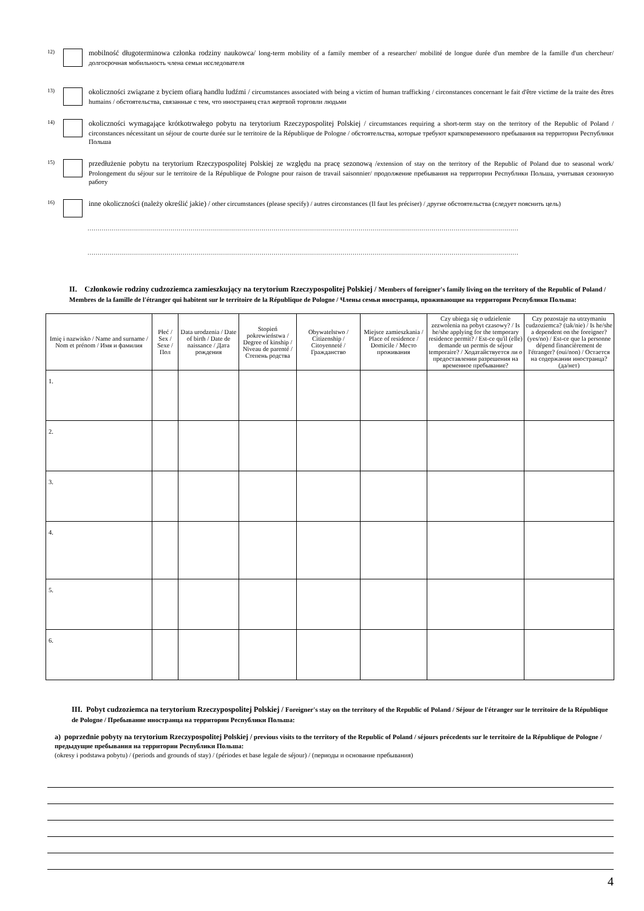12)
mobilność długoterminowa członka rodziny naukowca/ long-term mobility of a family member of a researcher/ mobilité de longue durée d'un membre de la famille d'un chercheur/ долгосрочная мобильность члена семьи исследователя
13)
okoliczności związane z byciem ofiarą handlu ludźmi / circumstances associated with being a victim of human trafficking / circonstances concernant le fait d'être victime de la traite des êtres humains / обстоятельства, связанные с тем, что иностранец стал жертвой торговли людьми
14)
okoliczności wymagające krótkotrwałego pobytu na terytorium Rzeczypospolitej Polskiej / circumstances requiring a short-term stay on the territory of the Republic of Poland / circonstances nécessitant un séjour de courte durée sur le territoire de la République de Pologne / обстоятельства, которые требуют кратковременного пребывания на территории Республики Польша
15)
przedłużenie pobytu na terytorium Rzeczypospolitej Polskiej ze względu na pracę sezonową /extension of stay on the territory of the Republic of Poland due to seasonal work/ Prolongement du séjour sur le territoire de la République de Pologne pour raison de travail saisonnier/ продолжение пребывания на территории Республики Польша, учитывая сезонную работу
16)
inne okoliczności (należy określić jakie) / other circumstances (please specify) / autres circonstances (Il faut les préciser) / другие обстоятельства (следует пояснить цель)
……………………………………………………………………………………………………………………………………………………………………………………………
……………………………………………………………………………………………………………………………………………………………………………………………
II. Członkowie rodziny cudzoziemca zamieszkujący na terytorium Rzeczypospolitej Polskiej / Members of foreigner's family living on the territory of the Republic of Poland / Membres de la famille de l'étranger qui habitent sur le territoire de la République de Pologne / Члены семьи иностранца, проживающие на территории Республики Польша:
| Imię i nazwisko / Name and surname / Nom et prénom / Имя и фамилия | Płeć / Sex / Sexe / Пол | Data urodzenia / Date of birth / Date de naissance / Дата рождения | Stopień pokrewieństwa / Degree of kinship / Niveau de parenté / Степень родства | Obywatelstwo / Citizenship / Citoyenneté / Гражданство | Miejsce zamieszkania / Place of residence / Domicile / Место проживания | Czy ubiega się o udzielenie zezwolenia na pobyt czasowy? / Is he/she applying for the temporary residence permit? / Est-ce qu'il (elle) demande un permis de séjour temporaire? / Ходатайствуется ли о предоставлении разрешения на временное пребывание? | Czy pozostaje na utrzymaniu cudzoziemca? (tak/nie) / Is he/she a dependent on the foreigner? (yes/no) / Est-ce que la personne dépend financièrement de l'étranger? (oui/non) / Остается на содержании иностранца? (да/нет) |
| --- | --- | --- | --- | --- | --- | --- | --- |
| 1. | | | | | | | |
| 2. | | | | | | | |
| 3. | | | | | | | |
| 4. | | | | | | | |
| 5. | | | | | | | |
| 6. | | | | | | | |
III. Pobyt cudzoziemca na terytorium Rzeczypospolitej Polskiej / Foreigner's stay on the territory of the Republic of Poland / Séjour de l'étranger sur le territoire de la République de Pologne / Пребывание иностранца на территории Республики Польша:
a) poprzednie pobyty na terytorium Rzeczypospolitej Polskiej / previous visits to the territory of the Republic of Poland / séjours précedents sur le territoire de la République de Pologne / предыдущие пребывания на территории Республики Польша:
(okresy i podstawa pobytu) / (periods and grounds of stay) / (périodes et base legale de séjour) / (периоды и основание пребывания)
4